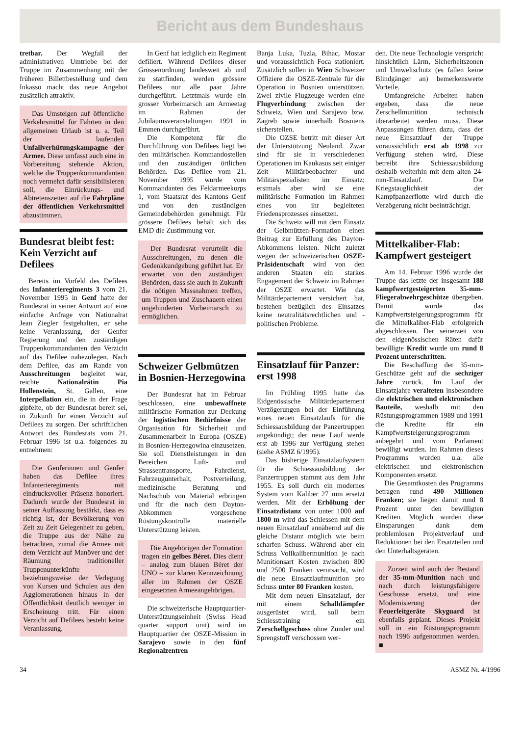Bericht aus dem Bundeshaus
tretbar. Der Wegfall der administrativen Umtriebe bei der Truppe im Zusammenhang mit der früheren Billettbestellung und dem Inkasso macht das neue Angebot zusätzlich attraktiv.
Das Umsteigen auf öffentliche Verkehrsmittel für Fahrten in den allgemeinen Urlaub ist u. a. Teil der laufenden Unfallverhütungskampagne der Armee. Diese umfasst auch eine in Vorbereitung stehende Aktion, welche die Truppenkommandanten noch vermehrt dafür sensibilisieren soll, die Einrückungs- und Abtretenszeiten auf die Fahrpläne der öffentlichen Verkehrsmittel abzustimmen.
Bundesrat bleibt fest: Kein Verzicht auf Defilees
Bereits im Vorfeld des Defilees des Infanterieregiments 3 vom 21. November 1995 in Genf hatte der Bundesrat in seiner Antwort auf eine einfache Anfrage von Nationalrat Jean Ziegler festgehalten, er sehe keine Veranlassung, der Genfer Regierung und den zuständigen Truppenkommandanten den Verzicht auf das Defilee nahezulegen. Nach dem Defilee, das am Rande von Ausschreitungen begleitet war, reichte Nationalrätin Pia Hollenstein, St. Gallen, eine Interpellation ein, die in der Frage gipfelte, ob der Bundesrat bereit sei, in Zukunft für einen Verzicht auf Defilees zu sorgen. Der schriftlichen Antwort des Bundesrats vom 21. Februar 1996 ist u.a. folgendes zu entnehmen:
Die Genferinnen und Genfer haben das Defilee ihres Infanterieregiments mit eindrucksvoller Präsenz honoriert. Dadurch wurde der Bundesrat in seiner Auffassung bestärkt, dass es richtig ist, der Bevölkerung von Zeit zu Zeit Gelegenheit zu geben, die Truppe aus der Nähe zu betrachten, zumal die Armee mit dem Verzicht auf Manöver und der Räumung traditioneller Truppenunterkünfte beziehungsweise der Verlegung von Kursen und Schulen aus den Agglomerationen hinaus in der Öffentlichkeit deutlich weniger in Erscheinung tritt. Für einen Verzicht auf Defilees besteht keine Veranlassung.
In Genf hat lediglich ein Regiment defiliert. Während Defilees dieser Grössenordnung landesweit ab und zu stattfinden, werden grössere Defilees nur alle paar Jahre durchgeführt. Letztmals wurde ein grosser Vorbeimarsch am Armeetag im Rahmen der Jubiläumsveranstaltungen 1991 in Emmen durchgeführt.
Die Kompetenz für die Durchführung von Defilees liegt bei den militärischen Kommandostellen und den zuständigen örtlichen Behörden. Das Defilee vom 21. November 1995 wurde vom Kommandanten des Feldarmeekorps 1, vom Staatsrat des Kantons Genf und von den zuständigen Gemeindebehörden genehmigt. Für grössere Defilees behält sich das EMD die Zustimmung vor.
Der Bundesrat verurteilt die Ausschreitungen, zu denen die Gedenkkundgebung geführt hat. Er erwartet von den zuständigen Behörden, dass sie auch in Zukunft die nötigen Massnahmen treffen, um Truppen und Zuschauern einen ungehinderten Vorbeimarsch zu ermöglichen.
Schweizer Gelbmützen in Bosnien-Herzegowina
Der Bundesrat hat im Februar beschlossen, eine unbewaffnete militärische Formation zur Deckung der logistischen Bedürfnisse der Organisation für Sicherheit und Zusammenarbeit in Europa (OSZE) in Bosnien-Herzegowina einzusetzen. Sie soll Dienstleistungen in den Bereichen Luft- und Strassentransporte, Fahrdienst, Fahrzeugunterhalt, Postverteilung, medizinische Beratung und Nachschub von Material erbringen und für die nach dem Dayton-Abkommen vorgesehene Rüstungskontrolle materielle Unterstützung leisten.
Die Angehörigen der Formation tragen ein gelbes Béret. Dies dient – analog zum blauen Béret der UNO – zur klaren Kennzeichnung aller im Rahmen der OSZE eingesetzten Armeeangehörigen.
Die schweizerische Hauptquartier-Unterstützungseinheit (Swiss Head quarter support unit) wird im Hauptquartier der OSZE-Mission in Sarajevo sowie in den fünf Regionalzentren
Banja Luka, Tuzla, Bihac, Mostar und voraussichtlich Foca stationiert. Zusätzlich sollen in Wien Schweizer Offiziere die OSZE-Zentrale für die Operation in Bosnien unterstützen. Zwei zivile Flugzeuge werden eine Flugverbindung zwischen der Schweiz, Wien und Sarajevo bzw. Zagreb sowie innerhalb Bosniens sicherstellen.
Die OZSE betritt mit dieser Art der Unterstützung Neuland. Zwar sind für sie in verschiedenen Operationen im Kaukasus seit einiger Zeit Militärbeobachter und Militärspezialisten im Einsatz; erstmals aber wird sie eine militärische Formation im Rahmen eines von ihr begleiteten Friedensprozesses einsetzen.
Die Schweiz will mit dem Einsatz der Gelbmützen-Formation einen Beitrag zur Erfüllung des Dayton-Abkommens leisten. Nicht zuletzt wegen der schweizerischen OSZE-Präsidentschaft wird von den anderen Staaten ein starkes Engagement der Schweiz im Rahmen der OSZE erwartet. Wie das Militärdepartement versichert hat, bestehen bezüglich des Einsatzes keine neutralitätsrechtlichen und -politischen Probleme.
Einsatzlauf für Panzer: erst 1998
Im Frühling 1995 hatte das Eidgenössische Militärdepartement Verzögerungen bei der Einführung eines neuen Einsatzlaufs für die Schiessausbildung der Panzertruppen angekündigt; der neue Lauf werde erst ab 1996 zur Verfügung stehen (siehe ASMZ 6/1995).
Das bisherige Einsatzlaufsystem für die Schiessausbildung der Panzertruppen stammt aus dem Jahr 1955. Es soll durch ein modernes System vom Kaliber 27 mm ersetzt werden. Mit der Erhöhung der Einsatzdistanz von unter 1000 auf 1800 m wird das Schiessen mit dem neuen Einsatzlauf annähernd auf die gleiche Distanz möglich wie beim scharfen Schuss. Während aber ein Schuss Vollkalibermunition je nach Munitionsart Kosten zwischen 800 und 2500 Franken verursacht, wird die neue Einsatzlaufmunition pro Schuss unter 80 Franken kosten.
Mit dem neuen Einsatzlauf, der mit einem Schalldämpfer ausgerüstet wird, soll beim Schiesstraining ein Zerschellgeschoss ohne Zünder und Sprengstoff verschossen wer-
den. Die neue Technologie verspricht hinsichtlich Lärm, Sicherheitszonen und Umweltschutz (es fallen keine Blindgänger an) bemerkenswerte Vorteile.
Umfangreiche Arbeiten haben ergeben, dass die neue Zerschellmunition technisch überarbeitet werden muss. Diese Anpassungen führen dazu, dass der neue Einsatzlauf der Truppe voraussichtlich erst ab 1998 zur Verfügung stehen wird. Diese betreibt ihre Schiessausbildung deshalb weiterhin mit dem alten 24-mm-Einsatzlauf. Die Kriegstauglichkeit der Kampfpanzerflotte wird durch die Verzögerung nicht beeinträchtigt.
Mittelkaliber-Flab: Kampfwert gesteigert
Am 14. Februar 1996 wurde der Truppe das letzte der insgesamt 188 kampfwertgesteigerten 35-mm-Fliegerabwehrgeschütze übergeben. Damit wurde das Kampfwertsteigerungsprogramm für die Mittelkaliber-Flab erfolgreich abgeschlossen. Der seinerzeit von den eidgenössischen Räten dafür bewilligte Kredit wurde um rund 8 Prozent unterschritten.
Die Beschaffung der 35-mm-Geschütze geht auf die sechziger Jahre zurück. Im Lauf der Einsatzjahre veralteten insbesondere die elektrischen und elektronischen Bauteile, weshalb mit den Rüstungsprogrammen 1989 und 1991 die Kredite für ein Kampfwertsteigerungsprogramm anbegehrt und vom Parlament bewilligt wurden. Im Rahmen dieses Programms wurden u.a. alle elektrischen und elektronischen Komponenten ersetzt.
Die Gesamtkosten des Programms betragen rund 490 Millionen Franken; sie liegen damit rund 8 Prozent unter den bewilligten Krediten. Möglich wurden diese Einsparungen dank dem problemlosen Projektverlauf und Reduktionen bei den Ersatzteilen und den Unterhaltsgeräten.
Zurzeit wird auch der Bestand der 35-mm-Munition nach und nach durch leistungsfähigere Geschosse ersetzt, und eine Modernisierung der Feuerleitgeräte Skyguard ist ebenfalls geplant. Dieses Projekt soll in ein Rüstungsprogramm nach 1996 aufgenommen werden. ■
34 ASMZ Nr. 4/1996